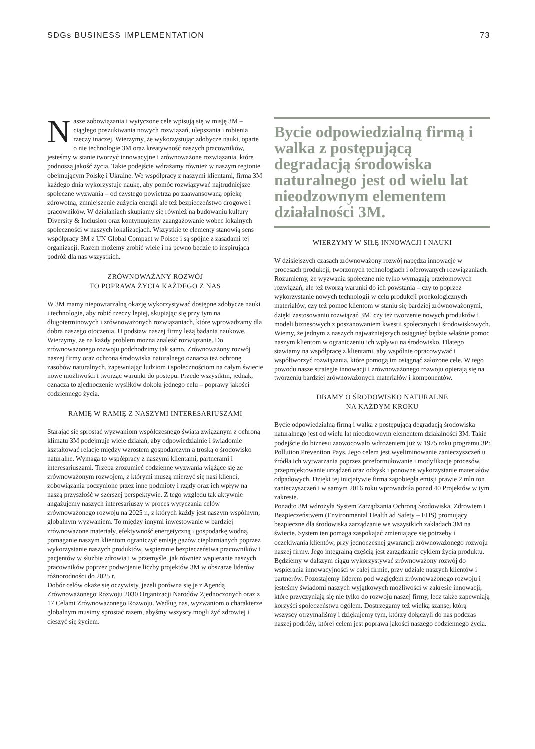SDGs BUSINESS IMPLEMENTATION 73
Nasze zobowiązania i wytyczone cele wpisują się w misję 3M – ciągłego poszukiwania nowych rozwiązań, ulepszania i robienia rzeczy inaczej. Wierzymy, że wykorzystując zdobycze nauki, oparte o nie technologie 3M oraz kreatywność naszych pracowników, jesteśmy w stanie tworzyć innowacyjne i zrównoważone rozwiązania, które podnoszą jakość życia. Takie podejście wdrażamy również w naszym regionie obejmującym Polskę i Ukrainę. We współpracy z naszymi klientami, firma 3M każdego dnia wykorzystuje naukę, aby pomóc rozwiązywać najtrudniejsze społeczne wyzwania – od czystego powietrza po zaawansowaną opiekę zdrowotną, zmniejszenie zużycia energii ale też bezpieczeństwo drogowe i pracowników. W działaniach skupiamy się również na budowaniu kultury Diversity & Inclusion oraz kontynuujemy zaangażowanie wobec lokalnych społeczności w naszych lokalizacjach. Wszystkie te elementy stanowią sens współpracy 3M z UN Global Compact w Polsce i są spójne z zasadami tej organizacji. Razem możemy zrobić wiele i na pewno będzie to inspirująca podróż dla nas wszystkich.
ZRÓWNOWAŻANY ROZWÓJ
TO POPRAWA ŻYCIA KAŻDEGO Z NAS
W 3M mamy niepowtarzalną okazję wykorzystywać dostępne zdobycze nauki i technologie, aby robić rzeczy lepiej, skupiając się przy tym na długoterminowych i zrównoważonych rozwiązaniach, które wprowadzamy dla dobra naszego otoczenia. U podstaw naszej firmy leżą badania naukowe. Wierzymy, że na każdy problem można znaleźć rozwiązanie. Do zrównoważonego rozwoju podchodzimy tak samo. Zrównoważony rozwój naszej firmy oraz ochrona środowiska naturalnego oznacza też ochronę zasobów naturalnych, zapewniając ludziom i społecznościom na całym świecie nowe możliwości i tworząc warunki do postępu. Przede wszystkim, jednak, oznacza to zjednoczenie wysiłków dokoła jednego celu – poprawy jakości codziennego życia.
RAMIĘ W RAMIĘ Z NASZYMI INTERESARIUSZAMI
Starając się sprostać wyzwaniom współczesnego świata związanym z ochroną klimatu 3M podejmuje wiele działań, aby odpowiedzialnie i świadomie kształtować relacje między wzrostem gospodarczym a troską o środowisko naturalne. Wymaga to współpracy z naszymi klientami, partnerami i interesariuszami. Trzeba zrozumieć codzienne wyzwania wiążące się ze zrównoważonym rozwojem, z którymi muszą mierzyć się nasi klienci, zobowiązania poczynione przez inne podmioty i rządy oraz ich wpływ na naszą przyszłość w szerszej perspektywie. Z tego względu tak aktywnie angażujemy naszych interesariuszy w proces wytyczania celów zrównoważonego rozwoju na 2025 r., z których każdy jest naszym wspólnym, globalnym wyzwaniem. To między innymi inwestowanie w bardziej zrównoważone materiały, efektywność energetyczną i gospodarkę wodną, pomaganie naszym klientom ograniczyć emisję gazów cieplarnianych poprzez wykorzystanie naszych produktów, wspieranie bezpieczeństwa pracowników i pacjentów w służbie zdrowia i w przemyśle, jak również wspieranie naszych pracowników poprzez podwojenie liczby projektów 3M w obszarze liderów różnorodności do 2025 r.
Dobór celów okaże się oczywisty, jeżeli porówna się je z Agendą Zrównoważonego Rozwoju 2030 Organizacji Narodów Zjednoczonych oraz z 17 Celami Zrównoważonego Rozwoju. Według nas, wyzwaniom o charakterze globalnym musimy sprostać razem, abyśmy wszyscy mogli żyć zdrowiej i cieszyć się życiem.
Bycie odpowiedzialną firmą i walka z postępującą degradacją środowiska naturalnego jest od wielu lat nieodzownym elementem działalności 3M.
WIERZYMY W SIŁĘ INNOWACJI I NAUKI
W dzisiejszych czasach zrównoważony rozwój napędza innowacje w procesach produkcji, tworzonych technologiach i oferowanych rozwiązaniach. Rozumiemy, że wyzwania społeczne nie tylko wymagają przełomowych rozwiązań, ale też tworzą warunki do ich powstania – czy to poprzez wykorzystanie nowych technologii w celu produkcji proekologicznych materiałów, czy też pomoc klientom w staniu się bardziej zrównoważonymi, dzięki zastosowaniu rozwiązań 3M, czy też tworzenie nowych produktów i modeli biznesowych z poszanowaniem kwestii społecznych i środowiskowych. Wiemy, że jednym z naszych najważniejszych osiągnięć będzie właśnie pomoc naszym klientom w ograniczeniu ich wpływu na środowisko. Dlatego stawiamy na współpracę z klientami, aby wspólnie opracowywać i współtworzyć rozwiązania, które pomogą im osiągnąć założone cele. W tego powodu nasze strategie innowacji i zrównoważonego rozwoju opierają się na tworzeniu bardziej zrównoważonych materiałów i komponentów.
DBAMY O ŚRODOWISKO NATURALNE
NA KAŻDYM KROKU
Bycie odpowiedzialną firmą i walka z postępującą degradacją środowiska naturalnego jest od wielu lat nieodzownym elementem działalności 3M. Takie podejście do biznesu zaowocowało wdrożeniem już w 1975 roku programu 3P: Pollution Prevention Pays. Jego celem jest wyeliminowanie zanieczyszczeń u źródła ich wytwarzania poprzez przeformułowanie i modyfikacje procesów, przeprojektowanie urządzeń oraz odzysk i ponowne wykorzystanie materiałów odpadowych. Dzięki tej inicjatywie firma zapobiegła emisji prawie 2 mln ton zanieczyszczeń i w samym 2016 roku wprowadziła ponad 40 Projektów w tym zakresie.
Ponadto 3M wdrożyła System Zarządzania Ochroną Środowiska, Zdrowiem i Bezpieczeństwem (Environmental Health ad Safety – EHS) promujący bezpieczne dla środowiska zarządzanie we wszystkich zakładach 3M na świecie. System ten pomaga zaspokajać zmieniające się potrzeby i oczekiwania klientów, przy jednoczesnej gwarancji zrównoważonego rozwoju naszej firmy. Jego integralną częścią jest zarządzanie cyklem życia produktu. Będziemy w dalszym ciągu wykorzystywać zrównoważony rozwój do wspierania innowacyjności w całej firmie, przy udziale naszych klientów i partnerów. Pozostajemy liderem pod względem zrównoważonego rozwoju i jesteśmy świadomi naszych wyjątkowych możliwości w zakresie innowacji, które przyczyniają się nie tylko do rozwoju naszej firmy, lecz także zapewniają korzyści społeczeństwu ogółem. Dostrzegamy też wielką szansę, którą wszyscy otrzymaliśmy i dziękujemy tym, którzy dołączyli do nas podczas naszej podróży, której celem jest poprawa jakości naszego codziennego życia.